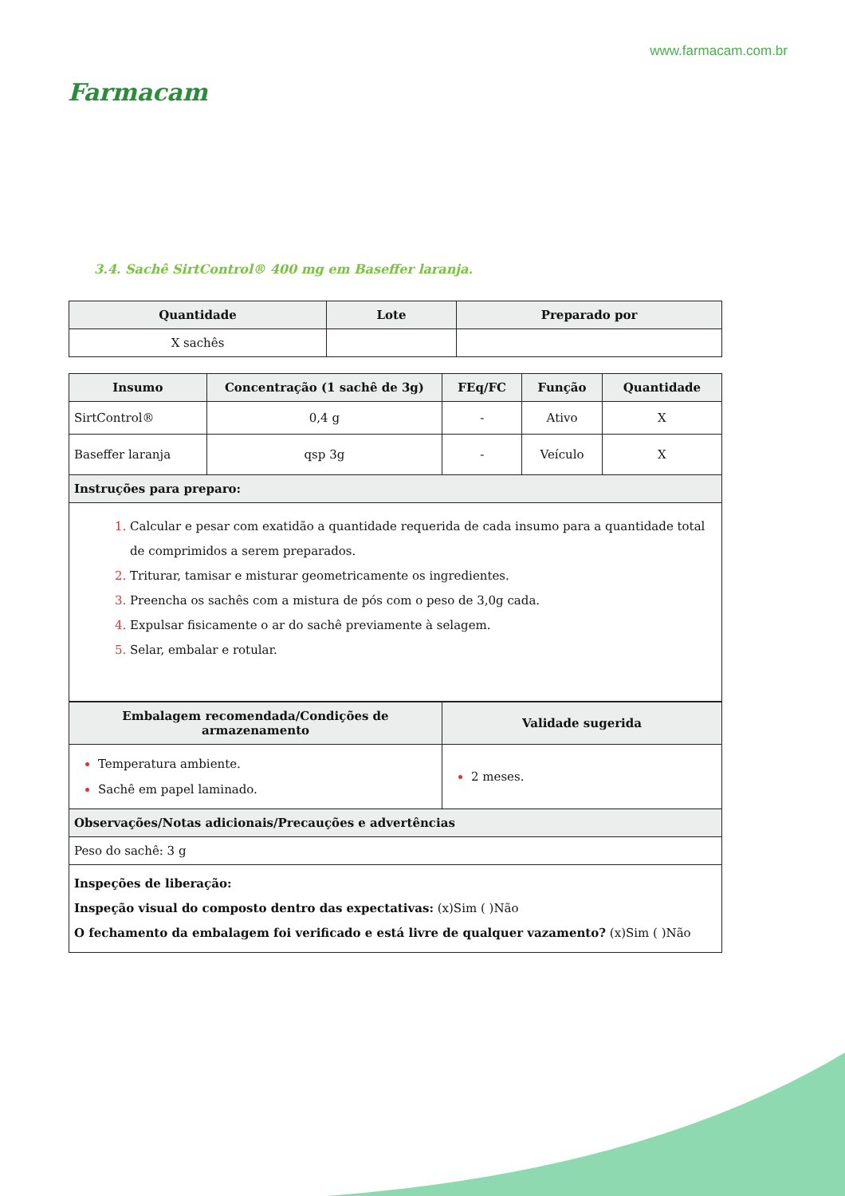Farmacam
www.farmacam.com.br
3.4. Sachê SirtControl® 400 mg em Baseffer laranja.
| Quantidade | Lote | Preparado por |
| --- | --- | --- |
| X sachês | | |
| Insumo | Concentração (1 sachê de 3g) | FEq/FC | Função | Quantidade |
| --- | --- | --- | --- | --- |
| SirtControl® | 0,4 g | - | Ativo | X |
| Baseffer laranja | qsp 3g | - | Veículo | X |
| Instruções para preparo: | | | | |
| Calcular e pesar com exatidão a quantidade requerida de cada insumo para a quantidade total de comprimidos a serem preparados. Triturar, tamisar e misturar geometricamente os ingredientes. Preencha os sachês com a mistura de pós com o peso de 3,0g cada. Expulsar fisicamente o ar do sachê previamente à selagem. Selar, embalar e rotular. | | | | |
| Embalagem recomendada/Condições de armazenamento | Validade sugerida |
| --- | --- |
| Temperatura ambiente. Sachê em papel laminado. | 2 meses. |
| Observações/Notas adicionais/Precauções e advertências | |
| Peso do sachê: 3 g | |
| Inspeções de liberação: Inspeção visual do composto dentro das expectativas: (x)Sim ( )Não O fechamento da embalagem foi verificado e está livre de qualquer vazamento? (x)Sim ( )Não | |